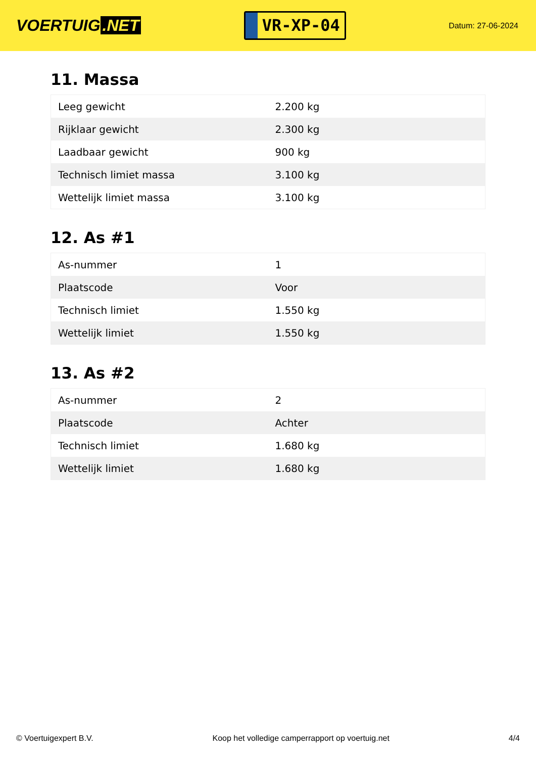VOERTUIG.NET
VR-XP-04
Datum: 27-06-2024
11. Massa
| Leeg gewicht | 2.200 kg |
| Rijklaar gewicht | 2.300 kg |
| Laadbaar gewicht | 900 kg |
| Technisch limiet massa | 3.100 kg |
| Wettelijk limiet massa | 3.100 kg |
12. As #1
| As-nummer | 1 |
| Plaatscode | Voor |
| Technisch limiet | 1.550 kg |
| Wettelijk limiet | 1.550 kg |
13. As #2
| As-nummer | 2 |
| Plaatscode | Achter |
| Technisch limiet | 1.680 kg |
| Wettelijk limiet | 1.680 kg |
© Voertuigexpert B.V. Koop het volledige camperrapport op voertuig.net 4/4